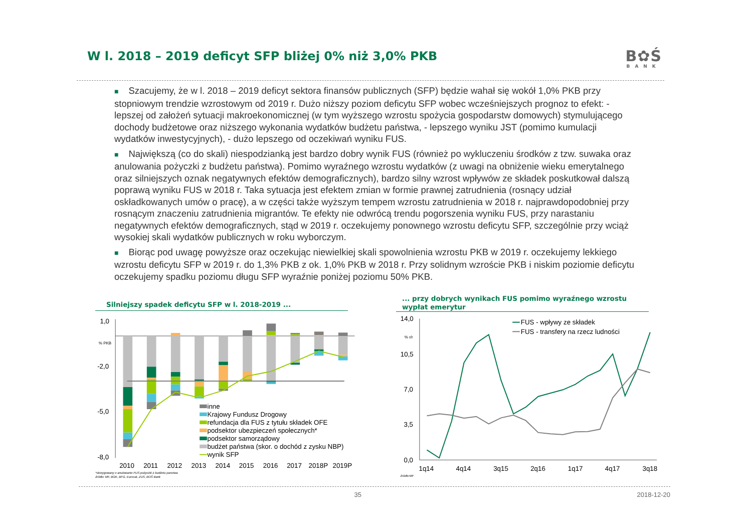W l. 2018 – 2019 deficyt SFP bliżej 0% niż 3,0% PKB
B✿Ś
BANK
■ Szacujemy, że w l. 2018 – 2019 deficyt sektora finansów publicznych (SFP) będzie wahał się wokół 1,0% PKB przy stopniowym trendzie wzrostowym od 2019 r. Dużo niższy poziom deficytu SFP wobec wcześniejszych prognoz to efekt: - lepszej od założeń sytuacji makroekonomicznej (w tym wyższego wzrostu spożycia gospodarstw domowych) stymulującego dochody budżetowe oraz niższego wykonania wydatków budżetu państwa, - lepszego wyniku JST (pomimo kumulacji wydatków inwestycyjnych), - dużo lepszego od oczekiwań wyniku FUS.
■ Największą (co do skali) niespodzianką jest bardzo dobry wynik FUS (również po wykluczeniu środków z tzw. suwaka oraz anulowania pożyczki z budżetu państwa). Pomimo wyraźnego wzrostu wydatków (z uwagi na obniżenie wieku emerytalnego oraz silniejszych oznak negatywnych efektów demograficznych), bardzo silny wzrost wpływów ze składek poskutkował dalszą poprawą wyniku FUS w 2018 r. Taka sytuacja jest efektem zmian w formie prawnej zatrudnienia (rosnący udział oskładkowanych umów o pracę), a w części także wyższym tempem wzrostu zatrudnienia w 2018 r. najprawdopodobniej przy rosnącym znaczeniu zatrudnienia migrantów. Te efekty nie odwrócą trendu pogorszenia wyniku FUS, przy narastaniu negatywnych efektów demograficznych, stąd w 2019 r. oczekujemy ponownego wzrostu deficytu SFP, szczególnie przy wciąż wysokiej skali wydatków publicznych w roku wyborczym.
■ Biorąc pod uwagę powyższe oraz oczekując niewielkiej skali spowolnienia wzrostu PKB w 2019 r. oczekujemy lekkiego wzrostu deficytu SFP w 2019 r. do 1,3% PKB z ok. 1,0% PKB w 2018 r. Przy solidnym wzroście PKB i niskim poziomie deficytu oczekujemy spadku poziomu długu SFP wyraźnie poniżej poziomu 50% PKB.
Silniejszy spadek deficytu SFP w l. 2018-2019 ...
1,0
-2,0
-5,0
-8,0
% PKB
inne
Krajowy Fundusz Drogowy
refundacja dla FUS z tytułu składek OFE
podsektor ubezpieczeń społecznych*
podsektor samorządowy
budżet państwa (skor. o dochód z zysku NBP)
wynik SFP
2010
2011
2012
2013
2014
2015
2016
2017
2018P
2019P
*skorygowany o anulowanie FUS pożyczki z budżetu panstwa
źródło: MF, BGK, BFG, Eurosat, ZUS, BOŚ Bank
... przy dobrych wynikach FUS pomimo wyraźnego wzrostu wypłat emerytur
14,0
10,5
7,0
3,5
0,0
% r/r
FUS - wpływy ze składek
FUS - transfery na rzecz ludności
1q14
4q14
3q15
2q16
1q17
4q17
3q18
źródło:MF
35 2018-12-20